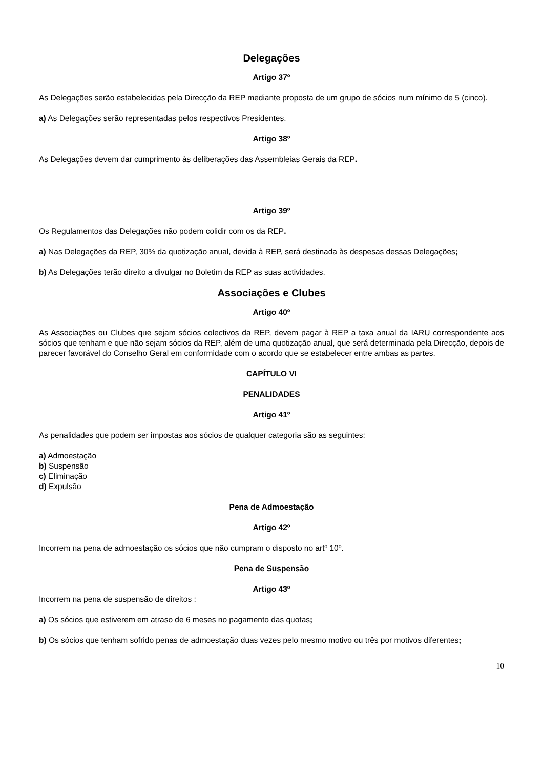Delegações
Artigo 37º
As Delegações serão estabelecidas pela Direcção da REP mediante proposta de um grupo de sócios num mínimo de 5 (cinco).
a) As Delegações serão representadas pelos respectivos Presidentes.
Artigo 38º
As Delegações devem dar cumprimento às deliberações das Assembleias Gerais da REP.
Artigo 39º
Os Regulamentos das Delegações não podem colidir com os da REP.
a) Nas Delegações da REP, 30% da quotização anual, devida à REP, será destinada às despesas dessas Delegações;
b) As Delegações terão direito a divulgar no Boletim da REP as suas actividades.
Associações e Clubes
Artigo 40º
As Associações ou Clubes que sejam sócios colectivos da REP, devem pagar à REP a taxa anual da IARU correspondente aos sócios que tenham e que não sejam sócios da REP, além de uma quotização anual, que será determinada pela Direcção, depois de parecer favorável do Conselho Geral em conformidade com o acordo que se estabelecer entre ambas as partes.
CAPÍTULO VI
PENALIDADES
Artigo 41º
As penalidades que podem ser impostas aos sócios de qualquer categoria são as seguintes:
a) Admoestação
b) Suspensão
c) Eliminação
d) Expulsão
Pena de Admoestação
Artigo 42º
Incorrem na pena de admoestação os sócios que não cumpram o disposto no artº 10º.
Pena de Suspensão
Artigo 43º
Incorrem na pena de suspensão de direitos :
a) Os sócios que estiverem em atraso de 6 meses no pagamento das quotas;
b) Os sócios que tenham sofrido penas de admoestação duas vezes pelo mesmo motivo ou três por motivos diferentes;
10